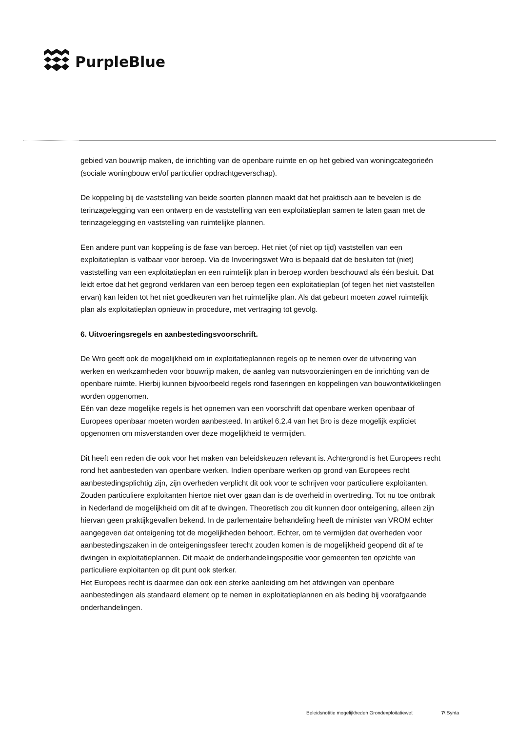PurpleBlue
gebied van bouwrijp maken, de inrichting van de openbare ruimte en op het gebied van woningcategorieën (sociale woningbouw en/of particulier opdrachtgeverschap).
De koppeling bij de vaststelling van beide soorten plannen maakt dat het praktisch aan te bevelen is de terinzagelegging van een ontwerp en de vaststelling van een exploitatieplan samen te laten gaan met de terinzagelegging en vaststelling van ruimtelijke plannen.
Een andere punt van koppeling is de fase van beroep. Het niet (of niet op tijd) vaststellen van een exploitatieplan is vatbaar voor beroep. Via de Invoeringswet Wro is bepaald dat de besluiten tot (niet) vaststelling van een exploitatieplan en een ruimtelijk plan in beroep worden beschouwd als één besluit. Dat leidt ertoe dat het gegrond verklaren van een beroep tegen een exploitatieplan (of tegen het niet vaststellen ervan) kan leiden tot het niet goedkeuren van het ruimtelijke plan. Als dat gebeurt moeten zowel ruimtelijk plan als exploitatieplan opnieuw in procedure, met vertraging tot gevolg.
6. Uitvoeringsregels en aanbestedingsvoorschrift.
De Wro geeft ook de mogelijkheid om in exploitatieplannen regels op te nemen over de uitvoering van werken en werkzamheden voor bouwrijp maken, de aanleg van nutsvoorzieningen en de inrichting van de openbare ruimte. Hierbij kunnen bijvoorbeeld regels rond faseringen en koppelingen van bouwontwikkelingen worden opgenomen.
Eén van deze mogelijke regels is het opnemen van een voorschrift dat openbare werken openbaar of Europees openbaar moeten worden aanbesteed. In artikel 6.2.4 van het Bro is deze mogelijk expliciet opgenomen om misverstanden over deze mogelijkheid te vermijden.
Dit heeft een reden die ook voor het maken van beleidskeuzen relevant is. Achtergrond is het Europees recht rond het aanbesteden van openbare werken. Indien openbare werken op grond van Europees recht aanbestedingsplichtig zijn, zijn overheden verplicht dit ook voor te schrijven voor particuliere exploitanten. Zouden particuliere exploitanten hiertoe niet over gaan dan is de overheid in overtreding. Tot nu toe ontbrak in Nederland de mogelijkheid om dit af te dwingen. Theoretisch zou dit kunnen door onteigening, alleen zijn hiervan geen praktijkgevallen bekend. In de parlementaire behandeling heeft de minister van VROM echter aangegeven dat onteigening tot de mogelijkheden behoort. Echter, om te vermijden dat overheden voor aanbestedingszaken in de onteigeningssfeer terecht zouden komen is de mogelijkheid geopend dit af te dwingen in exploitatieplannen. Dit maakt de onderhandelingspositie voor gemeenten ten opzichte van particuliere exploitanten op dit punt ook sterker.
Het Europees recht is daarmee dan ook een sterke aanleiding om het afdwingen van openbare aanbestedingen als standaard element op te nemen in exploitatieplannen en als beding bij voorafgaande onderhandelingen.
Beleidsnotitie mogelijkheden Grondexploitatiewet 7\!Synta